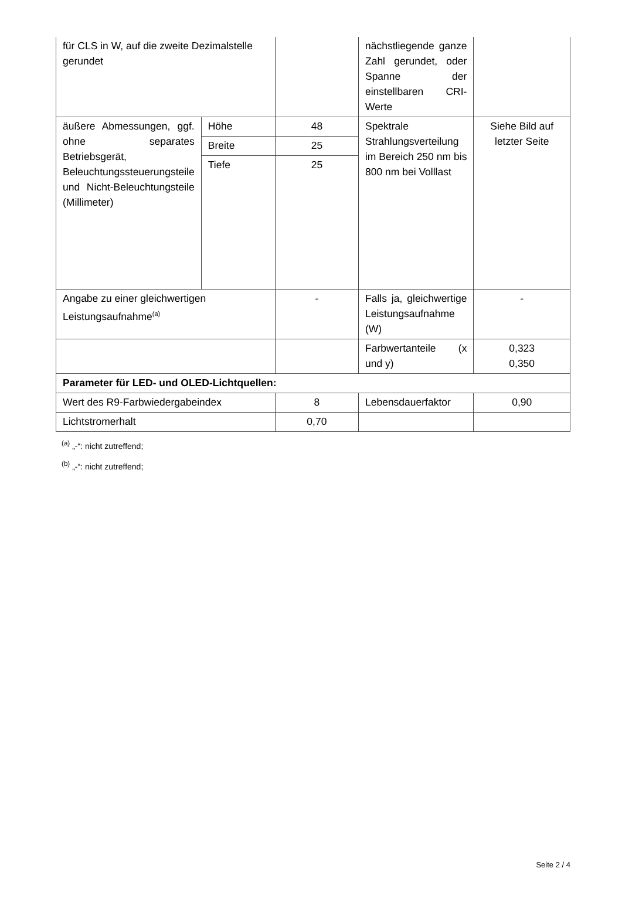| für CLS in W, auf die zweite Dezimalstelle gerundet | | | nächstliegende ganze Zahl gerundet, oder Spanne der einstellbaren CRI-Werte | |
| äußere Abmessungen, ggf. ohne separates Betriebsgerät, Beleuchtungssteuerungsteile und Nicht-Beleuchtungsteile (Millimeter) | Höhe | 48 | Spektrale Strahlungsverteilung im Bereich 250 nm bis 800 nm bei Volllast | Siehe Bild auf letzter Seite |
| | Breite | 25 | | |
| | Tiefe | 25 | | |
| Angabe zu einer gleichwertigen Leistungsaufnahme<sup>(a)</sup> | | - | Falls ja, gleichwertige Leistungsaufnahme (W) | - |
| | | | Farbwertanteile (x und y) | 0,323 0,350 |
| Parameter für LED- und OLED-Lichtquellen: | | | | |
| Wert des R9-Farbwiedergabeindex | | 8 | Lebensdauerfaktor | 0,90 |
| Lichtstromerhalt | | 0,70 | | |
<sup>(a)</sup> „-“: nicht zutreffend;
<sup>(b)</sup> „-“: nicht zutreffend;
Seite 2 / 4